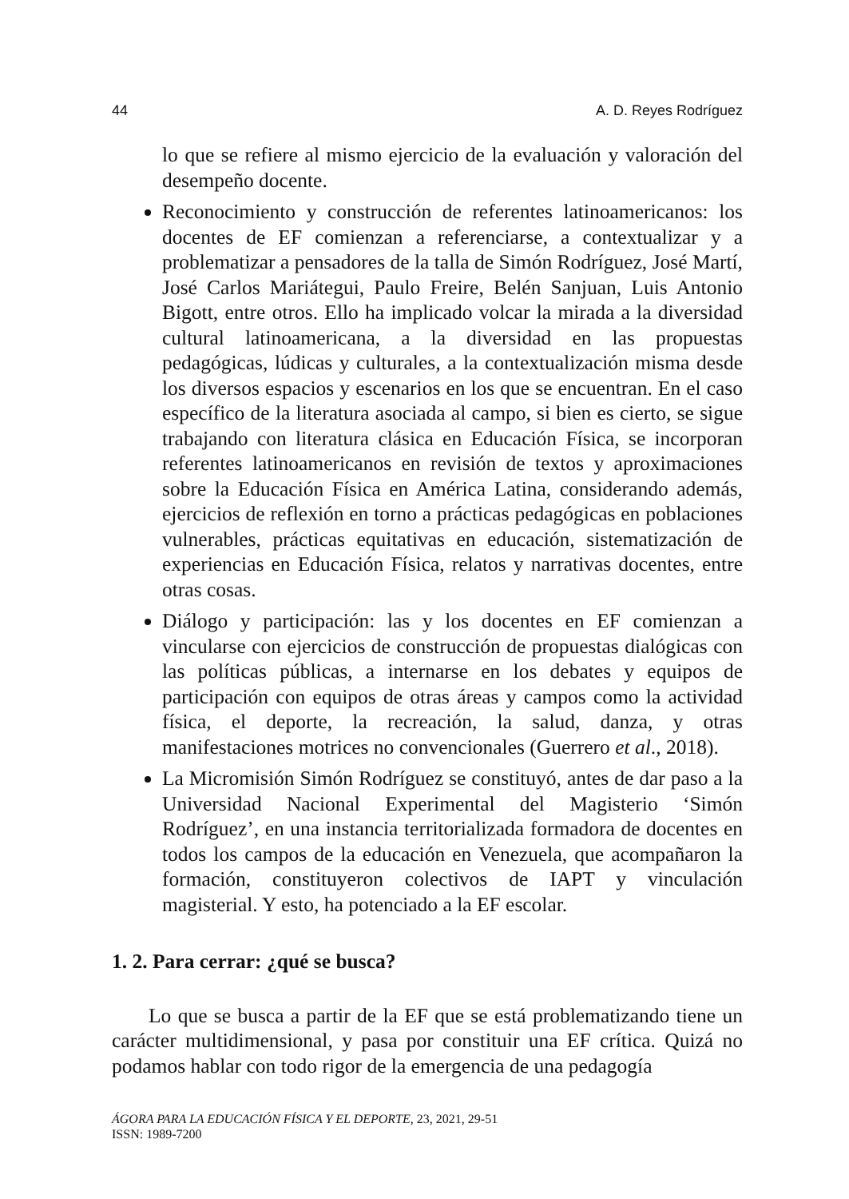44 A. D. Reyes Rodríguez
lo que se refiere al mismo ejercicio de la evaluación y valoración del desempeño docente.
Reconocimiento y construcción de referentes latinoamericanos: los docentes de EF comienzan a referenciarse, a contextualizar y a problematizar a pensadores de la talla de Simón Rodríguez, José Martí, José Carlos Mariátegui, Paulo Freire, Belén Sanjuan, Luis Antonio Bigott, entre otros. Ello ha implicado volcar la mirada a la diversidad cultural latinoamericana, a la diversidad en las propuestas pedagógicas, lúdicas y culturales, a la contextualización misma desde los diversos espacios y escenarios en los que se encuentran. En el caso específico de la literatura asociada al campo, si bien es cierto, se sigue trabajando con literatura clásica en Educación Física, se incorporan referentes latinoamericanos en revisión de textos y aproximaciones sobre la Educación Física en América Latina, considerando además, ejercicios de reflexión en torno a prácticas pedagógicas en poblaciones vulnerables, prácticas equitativas en educación, sistematización de experiencias en Educación Física, relatos y narrativas docentes, entre otras cosas.
Diálogo y participación: las y los docentes en EF comienzan a vincularse con ejercicios de construcción de propuestas dialógicas con las políticas públicas, a internarse en los debates y equipos de participación con equipos de otras áreas y campos como la actividad física, el deporte, la recreación, la salud, danza, y otras manifestaciones motrices no convencionales (Guerrero et al., 2018).
La Micromisión Simón Rodríguez se constituyó, antes de dar paso a la Universidad Nacional Experimental del Magisterio ‘Simón Rodríguez’, en una instancia territorializada formadora de docentes en todos los campos de la educación en Venezuela, que acompañaron la formación, constituyeron colectivos de IAPT y vinculación magisterial. Y esto, ha potenciado a la EF escolar.
1. 2. Para cerrar: ¿qué se busca?
Lo que se busca a partir de la EF que se está problematizando tiene un carácter multidimensional, y pasa por constituir una EF crítica. Quizá no podamos hablar con todo rigor de la emergencia de una pedagogía
ÁGORA PARA LA EDUCACIÓN FÍSICA Y EL DEPORTE, 23, 2021, 29-51
ISSN: 1989-7200